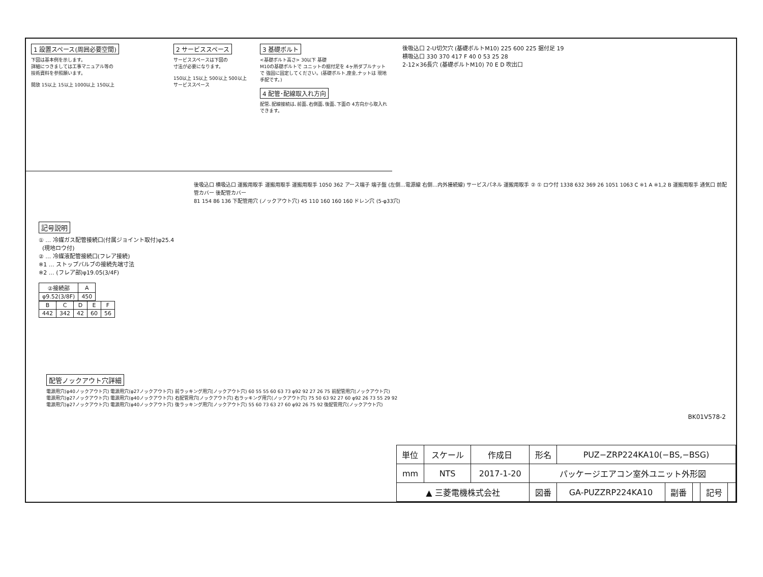1 設置スペース(周囲必要空間)
下図は基本例を示します。
詳細につきましては工事マニュアル等の
技術資料を参照願います。
開放 15以上 15以上 1000以上 150以上
2 サービススペース
サービススペースは下図の
寸法が必要になります。
150以上 15以上 500以上 500以上 サービススペース
3 基礎ボルト
<基礎ボルト高さ> 30以下 基礎
M10の基礎ボルトで ユニットの据付足を 4ヶ所ダブルナットで 強固に固定してください。(基礎ボルト,座金,ナットは 現地手配です。)
4 配管･配線取入れ方向
配管､配線接続は､前面､右側面､後面､下面の 4方向から取入れできます。
後吸込口 2-U切欠穴 (基礎ボルトM10) 225 600 225 据付足 19
横吸込口 330 370 417 F 40 0 53 25 28
2-12×36長穴 (基礎ボルトM10) 70 E D 吹出口
後吸込口 横吸込口 運搬用取手 運搬用取手 運搬用取手 1050 362 アース端子 端子盤 (左側…電源線 右側…内外接続線) サービスパネル 運搬用取手 ② ① ロウ付 1338 632 369 26 1051 1063 C ※1 A ※1,2 B 運搬用取手 通気口 前配管カバー 後配管カバー
81 154 86 136 下配管用穴 (ノックアウト穴) 45 110 160 160 160 ドレン穴 (5-φ33穴)
記号説明
① … 冷媒ガス配管接続口(付属ジョイント取付)φ25.4
(現地ロウ付)
② … 冷媒液配管接続口(フレア接続)
※1 … ストップバルブの接続先端寸法
※2 … (フレア部)φ19.05(3/4F)
| ②接続部 | A |
| --- | --- |
| φ9.52(3/8F) | 450 |
| B | C | D | E | F |
| --- | --- | --- | --- | --- |
| 442 | 342 | 42 | 60 | 56 |
配管ノックアウト穴詳細
電源用穴(φ40ノックアウト穴) 電源用穴(φ27ノックアウト穴) 前ラッキング用穴(ノックアウト穴) 60 55 55 60 63 73 φ92 92 27 26 75 前配管用穴(ノックアウト穴)
電源用穴(φ27ノックアウト穴) 電源用穴(φ40ノックアウト穴) 右配管用穴(ノックアウト穴) 右ラッキング用穴(ノックアウト穴) 75 50 63 92 27 60 φ92 26 73 55 29 92
電源用穴(φ27ノックアウト穴) 電源用穴(φ40ノックアウト穴) 後ラッキング用穴(ノックアウト穴) 55 60 73 63 27 60 φ92 26 75 92 後配管用穴(ノックアウト穴)
BK01V578-2
| 単位 | スケール | 作成日 | 形名 | PUZ−ZRP224KA10(−BS,−BSG) | | | | |
| mm | NTS | 2017-1-20 | パッケージエアコン室外ユニット外形図 | | | | | |
| ▲ 三菱電機株式会社 | | | 図番 | GA-PUZZRP224KA10 | 副番 | | 記号 | |